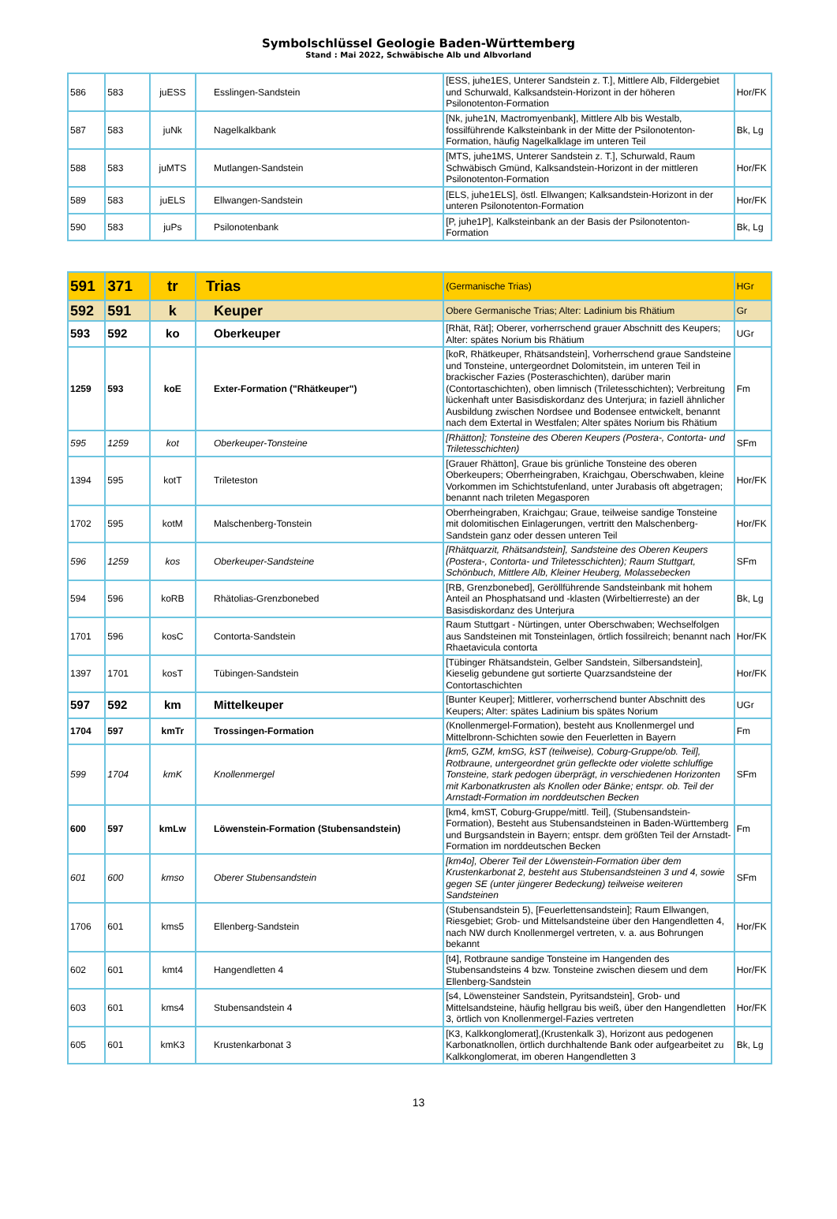Symbolschlüssel Geologie Baden-Württemberg
Stand : Mai 2022, Schwäbische Alb und Albvorland
| 586 | 583 | juESS | Esslingen-Sandstein | [ESS, juhe1ES, Unterer Sandstein z. T.], Mittlere Alb, Fildergebiet und Schurwald, Kalksandstein-Horizont in der höheren Psilonotenton-Formation | Hor/FK |
| 587 | 583 | juNk | Nagelkalkbank | [Nk, juhe1N, Mactromyenbank], Mittlere Alb bis Westalb, fossilführende Kalksteinbank in der Mitte der Psilonotenton-Formation, häufig Nagelkalklage im unteren Teil | Bk, Lg |
| 588 | 583 | juMTS | Mutlangen-Sandstein | [MTS, juhe1MS, Unterer Sandstein z. T.], Schurwald, Raum Schwäbisch Gmünd, Kalksandstein-Horizont in der mittleren Psilonotenton-Formation | Hor/FK |
| 589 | 583 | juELS | Ellwangen-Sandstein | [ELS, juhe1ELS], östl. Ellwangen; Kalksandstein-Horizont in der unteren Psilonotenton-Formation | Hor/FK |
| 590 | 583 | juPs | Psilonotenbank | [P, juhe1P], Kalksteinbank an der Basis der Psilonotenton-Formation | Bk, Lg |
| 591 | 371 | tr | Trias | (Germanische Trias) | HGr |
| 592 | 591 | k | Keuper | Obere Germanische Trias; Alter: Ladinium bis Rhätium | Gr |
| 593 | 592 | ko | Oberkeuper | [Rhät, Rät]; Oberer, vorherrschend grauer Abschnitt des Keupers; Alter: spätes Norium bis Rhätium | UGr |
| 1259 | 593 | koE | Exter-Formation ("Rhätkeuper") | [koR, Rhätkeuper, Rhätsandstein], Vorherrschend graue Sandsteine und Tonsteine, untergeordnet Dolomitstein, im unteren Teil in brackischer Fazies (Posteraschichten), darüber marin (Contortaschichten), oben limnisch (Triletesschichten); Verbreitung lückenhaft unter Basisdiskordanz des Unterjura; in faziell ähnlicher Ausbildung zwischen Nordsee und Bodensee entwickelt, benannt nach dem Extertal in Westfalen; Alter spätes Norium bis Rhätium | Fm |
| 595 | 1259 | kot | Oberkeuper-Tonsteine | [Rhätton]; Tonsteine des Oberen Keupers (Postera-, Contorta- und Triletesschichten) | SFm |
| 1394 | 595 | kotT | Trileteston | [Grauer Rhätton], Graue bis grünliche Tonsteine des oberen Oberkeupers; Oberrheingraben, Kraichgau, Oberschwaben, kleine Vorkommen im Schichtstufenland, unter Jurabasis oft abgetragen; benannt nach trileten Megasporen | Hor/FK |
| 1702 | 595 | kotM | Malschenberg-Tonstein | Oberrheingraben, Kraichgau; Graue, teilweise sandige Tonsteine mit dolomitischen Einlagerungen, vertritt den Malschenberg-Sandstein ganz oder dessen unteren Teil | Hor/FK |
| 596 | 1259 | kos | Oberkeuper-Sandsteine | [Rhätquarzit, Rhätsandstein], Sandsteine des Oberen Keupers (Postera-, Contorta- und Triletesschichten); Raum Stuttgart, Schönbuch, Mittlere Alb, Kleiner Heuberg, Molassebecken | SFm |
| 594 | 596 | koRB | Rhätolias-Grenzbonebed | [RB, Grenzbonebed], Geröllführende Sandsteinbank mit hohem Anteil an Phosphatsand und -klasten (Wirbeltierreste) an der Basisdiskordanz des Unterjura | Bk, Lg |
| 1701 | 596 | kosC | Contorta-Sandstein | Raum Stuttgart - Nürtingen, unter Oberschwaben; Wechselfolgen aus Sandsteinen mit Tonsteinlagen, örtlich fossilreich; benannt nach Rhaetavicula contorta | Hor/FK |
| 1397 | 1701 | kosT | Tübingen-Sandstein | [Tübinger Rhätsandstein, Gelber Sandstein, Silbersandstein], Kieselig gebundene gut sortierte Quarzsandsteine der Contortaschichten | Hor/FK |
| 597 | 592 | km | Mittelkeuper | [Bunter Keuper]; Mittlerer, vorherrschend bunter Abschnitt des Keupers; Alter: spätes Ladinium bis spätes Norium | UGr |
| 1704 | 597 | kmTr | Trossingen-Formation | (Knollenmergel-Formation), besteht aus Knollenmergel und Mittelbronn-Schichten sowie den Feuerletten in Bayern | Fm |
| 599 | 1704 | kmK | Knollenmergel | [km5, GZM, kmSG, kST (teilweise), Coburg-Gruppe/ob. Teil], Rotbraune, untergeordnet grün gefleckte oder violette schluffige Tonsteine, stark pedogen überprägt, in verschiedenen Horizonten mit Karbonatkrusten als Knollen oder Bänke; entspr. ob. Teil der Arnstadt-Formation im norddeutschen Becken | SFm |
| 600 | 597 | kmLw | Löwenstein-Formation (Stubensandstein) | [km4, kmST, Coburg-Gruppe/mittl. Teil], (Stubensandstein-Formation), Besteht aus Stubensandsteinen in Baden-Württemberg und Burgsandstein in Bayern; entspr. dem größten Teil der Arnstadt-Formation im norddeutschen Becken | Fm |
| 601 | 600 | kmso | Oberer Stubensandstein | [km4o], Oberer Teil der Löwenstein-Formation über dem Krustenkarbonat 2, besteht aus Stubensandsteinen 3 und 4, sowie gegen SE (unter jüngerer Bedeckung) teilweise weiteren Sandsteinen | SFm |
| 1706 | 601 | kms5 | Ellenberg-Sandstein | (Stubensandstein 5), [Feuerlettensandstein]; Raum Ellwangen, Riesgebiet; Grob- und Mittelsandsteine über den Hangendletten 4, nach NW durch Knollenmergel vertreten, v. a. aus Bohrungen bekannt | Hor/FK |
| 602 | 601 | kmt4 | Hangendletten 4 | [t4], Rotbraune sandige Tonsteine im Hangenden des Stubensandsteins 4 bzw. Tonsteine zwischen diesem und dem Ellenberg-Sandstein | Hor/FK |
| 603 | 601 | kms4 | Stubensandstein 4 | [s4, Löwensteiner Sandstein, Pyritsandstein], Grob- und Mittelsandsteine, häufig hellgrau bis weiß, über den Hangendletten 3, örtlich von Knollenmergel-Fazies vertreten | Hor/FK |
| 605 | 601 | kmK3 | Krustenkarbonat 3 | [K3, Kalkkonglomerat],(Krustenkalk 3), Horizont aus pedogenen Karbonatknollen, örtlich durchhaltende Bank oder aufgearbeitet zu Kalkkonglomerat, im oberen Hangendletten 3 | Bk, Lg |
13